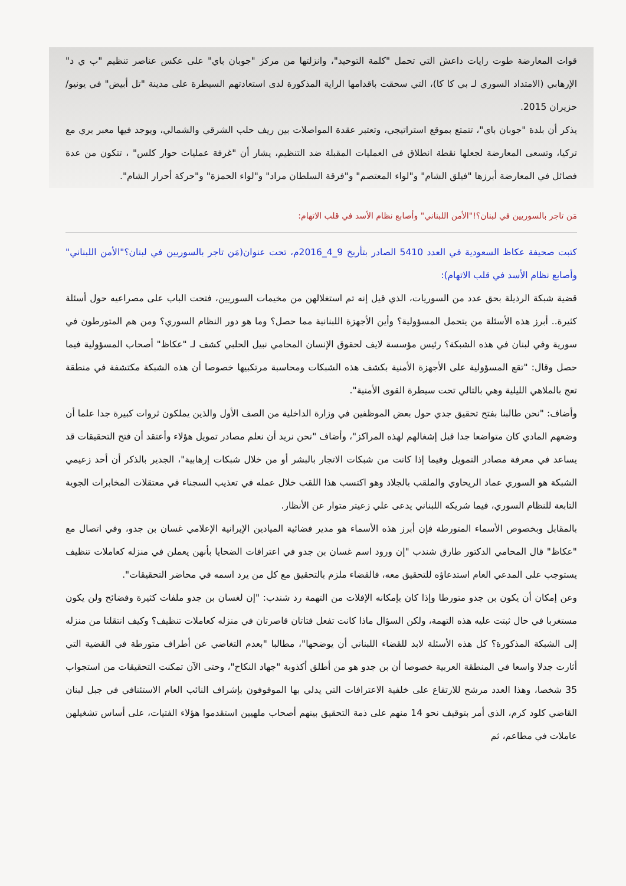قوات المعارضة طوت رايات داعش التي تحمل "كلمة التوحيد"، وانزلتها من مركز "جوبان باي" على عكس عناصر تنظيم "ب ي د" الإرهابي (الامتداد السوري لـ بي كا كا)، التي سحقت باقدامها الراية المذكورة لدى استعادتهم السيطرة على مدينة "تل أبيض" في يونيو/حزيران 2015.
يذكر أن بلدة "جوبان باي"، تتمتع بموقع استراتيجي، وتعتبر عقدة المواصلات بين ريف حلب الشرقي والشمالي، ويوجد فيها معبر بري مع تركيا، وتسعى المعارضة لجعلها نقطة انطلاق في العمليات المقبلة ضد التنظيم، يشار أن "غرفة عمليات حوار كلس" ، تتكون من عدة فصائل في المعارضة أبرزها "فيلق الشام" و"لواء المعتصم" و"فرقة السلطان مراد" و"لواء الحمزة" و"حركة أحرار الشام".
مَن تاجر بالسوريين في لبنان؟!"الأمن اللبناني" وأصابع نظام الأسد في قلب الاتهام:
كتبت صحيفة عكاظ السعودية في العدد 5410 الصادر بتأريخ 9_4_2016م، تحت عنوان(مَن تاجر بالسوريين في لبنان؟"الأمن اللبناني" وأصابع نظام الأسد في قلب الاتهام):
قضية شبكة الرذيلة بحق عدد من السوريات، الذي قيل إنه تم استغلالهن من مخيمات السوريين، فتحت الباب على مصراعيه حول أسئلة كثيرة.. أبرز هذه الأسئلة من يتحمل المسؤولية؟ وأين الأجهزة اللبنانية مما حصل؟ وما هو دور النظام السوري؟ ومن هم المتورطون في سورية وفي لبنان في هذه الشبكة؟ رئيس مؤسسة لايف لحقوق الإنسان المحامي نبيل الحلبي كشف لـ "عكاظ" أصحاب المسؤولية فيما حصل وقال: "تقع المسؤولية على الأجهزة الأمنية بكشف هذه الشبكات ومحاسبة مرتكبيها خصوصا أن هذه الشبكة مكتشفة في منطقة تعج بالملاهي الليلية وهي بالتالي تحت سيطرة القوى الأمنية".
وأضاف: "نحن طالبنا بفتح تحقيق جدي حول بعض الموظفين في وزارة الداخلية من الصف الأول والذين يملكون ثروات كبيرة جدا علما أن وضعهم المادي كان متواضعا جدا قبل إشغالهم لهذه المراكز"، وأضاف "نحن نريد أن نعلم مصادر تمويل هؤلاء وأعتقد أن فتح التحقيقات قد يساعد في معرفة مصادر التمويل وفيما إذا كانت من شبكات الاتجار بالبشر أو من خلال شبكات إرهابية"، الجدير بالذكر أن أحد زعيمي الشبكة هو السوري عماد الريحاوي والملقب بالجلاد وهو اكتسب هذا اللقب خلال عمله في تعذيب السجناء في معتقلات المخابرات الجوية التابعة للنظام السوري، فيما شريكه اللبناني يدعى علي زعيتر متوار عن الأنظار.
بالمقابل وبخصوص الأسماء المتورطة فإن أبرز هذه الأسماء هو مدير فضائية الميادين الإيرانية الإعلامي غسان بن جدو، وفي اتصال مع "عكاظ" قال المحامي الدكتور طارق شندب "إن ورود اسم غسان بن جدو في اعترافات الضحايا بأنهن يعملن في منزله كعاملات تنظيف يستوجب على المدعي العام استدعاؤه للتحقيق معه، فالقضاء ملزم بالتحقيق مع كل من يرد اسمه في محاضر التحقيقات".
وعن إمكان أن يكون بن جدو متورطا وإذا كان بإمكانه الإفلات من التهمة رد شندب: "إن لغسان بن جدو ملفات كثيرة وفضائح ولن يكون مستغربا في حال ثبتت عليه هذه التهمة، ولكن السؤال ماذا كانت تفعل فتاتان قاصرتان في منزله كعاملات تنظيف؟ وكيف انتقلتا من منزله إلى الشبكة المذكورة؟ كل هذه الأسئلة لابد للقضاء اللبناني أن يوضحها"، مطالبا "بعدم التغاضي عن أطراف متورطة في القضية التي أثارت جدلا واسعا في المنطقة العربية خصوصا أن بن جدو هو من أطلق أكذوبة "جهاد النكاح"، وحتى الآن تمكنت التحقيقات من استجواب 35 شخصا، وهذا العدد مرشح للارتفاع على خلفية الاعترافات التي يدلي بها الموقوفون بإشراف النائب العام الاستئنافي في جبل لبنان القاضي كلود كرم، الذي أمر بتوقيف نحو 14 منهم على ذمة التحقيق بينهم أصحاب ملهيين استقدموا هؤلاء الفتيات، على أساس تشغيلهن عاملات في مطاعم، ثم